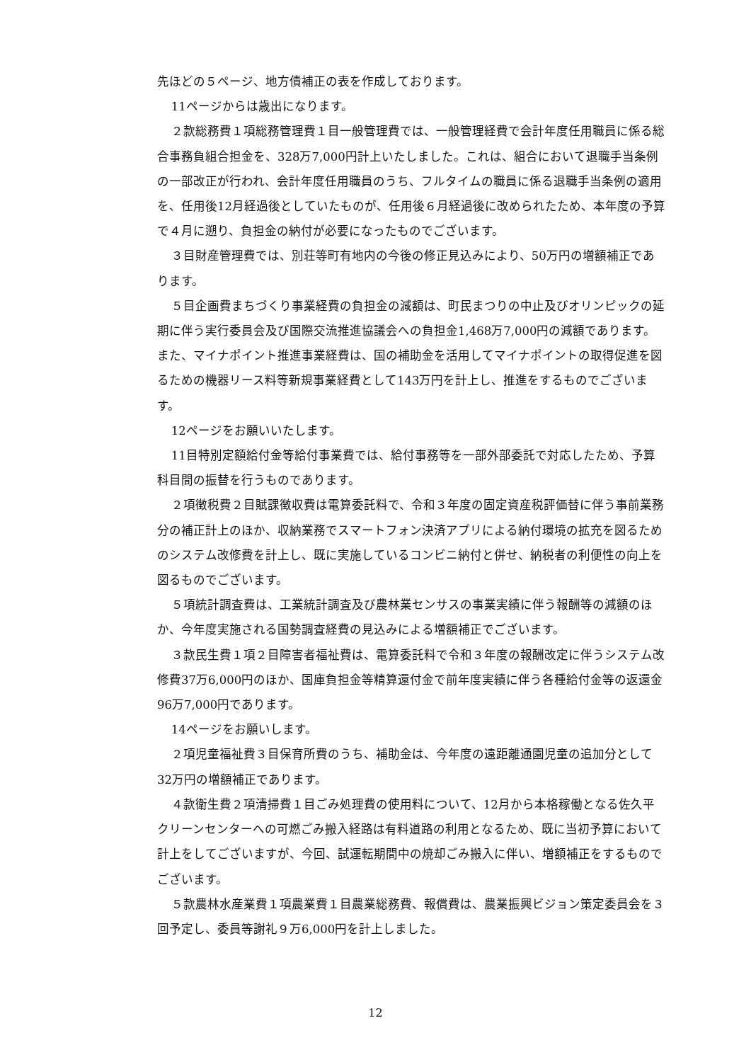先ほどの５ページ、地方債補正の表を作成しております。
11ページからは歳出になります。
２款総務費１項総務管理費１目一般管理費では、一般管理経費で会計年度任用職員に係る総合事務負組合担金を、328万7,000円計上いたしました。これは、組合において退職手当条例の一部改正が行われ、会計年度任用職員のうち、フルタイムの職員に係る退職手当条例の適用を、任用後12月経過後としていたものが、任用後６月経過後に改められたため、本年度の予算で４月に遡り、負担金の納付が必要になったものでございます。
３目財産管理費では、別荘等町有地内の今後の修正見込みにより、50万円の増額補正であります。
５目企画費まちづくり事業経費の負担金の減額は、町民まつりの中止及びオリンピックの延期に伴う実行委員会及び国際交流推進協議会への負担金1,468万7,000円の減額であります。また、マイナポイント推進事業経費は、国の補助金を活用してマイナポイントの取得促進を図るための機器リース料等新規事業経費として143万円を計上し、推進をするものでございます。
12ページをお願いいたします。
11目特別定額給付金等給付事業費では、給付事務等を一部外部委託で対応したため、予算科目間の振替を行うものであります。
２項徴税費２目賦課徴収費は電算委託料で、令和３年度の固定資産税評価替に伴う事前業務分の補正計上のほか、収納業務でスマートフォン決済アプリによる納付環境の拡充を図るためのシステム改修費を計上し、既に実施しているコンビニ納付と併せ、納税者の利便性の向上を図るものでございます。
５項統計調査費は、工業統計調査及び農林業センサスの事業実績に伴う報酬等の減額のほか、今年度実施される国勢調査経費の見込みによる増額補正でございます。
３款民生費１項２目障害者福祉費は、電算委託料で令和３年度の報酬改定に伴うシステム改修費37万6,000円のほか、国庫負担金等精算還付金で前年度実績に伴う各種給付金等の返還金96万7,000円であります。
14ページをお願いします。
２項児童福祉費３目保育所費のうち、補助金は、今年度の遠距離通園児童の追加分として32万円の増額補正であります。
４款衛生費２項清掃費１目ごみ処理費の使用料について、12月から本格稼働となる佐久平クリーンセンターへの可燃ごみ搬入経路は有料道路の利用となるため、既に当初予算において計上をしてございますが、今回、試運転期間中の焼却ごみ搬入に伴い、増額補正をするものでございます。
５款農林水産業費１項農業費１目農業総務費、報償費は、農業振興ビジョン策定委員会を３回予定し、委員等謝礼９万6,000円を計上しました。
12